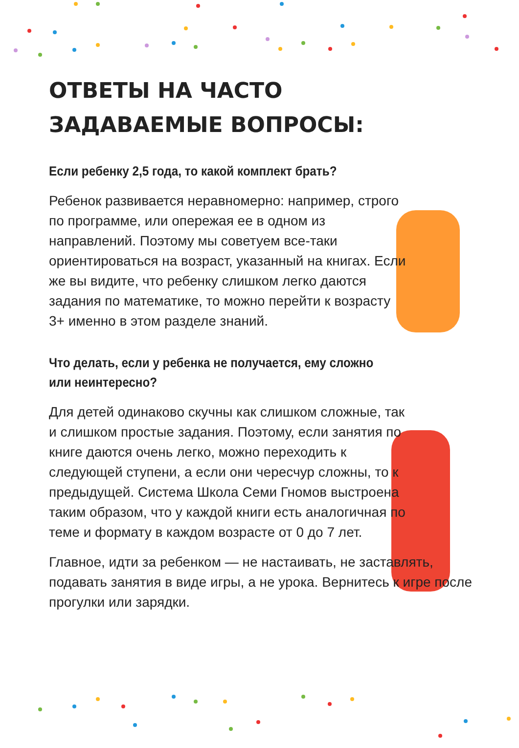ОТВЕТЫ НА ЧАСТО
ЗАДАВАЕМЫЕ ВОПРОСЫ:
Если ребенку 2,5 года, то какой комплект брать?
Ребенок развивается неравномерно: например, строго по программе, или опережая ее в одном из направлений. Поэтому мы советуем все-таки ориентироваться на возраст, указанный на книгах. Если же вы видите, что ребенку слишком легко даются задания по математике, то можно перейти к возрасту 3+ именно в этом разделе знаний.
Что делать, если у ребенка не получается, ему сложно
или неинтересно?
Для детей одинаково скучны как слишком сложные, так и слишком простые задания. Поэтому, если занятия по книге даются очень легко, можно переходить к следующей ступени, а если они чересчур сложны, то к предыдущей. Система Школа Семи Гномов выстроена таким образом, что у каждой книги есть аналогичная по теме и формату в каждом возрасте от 0 до 7 лет.
Главное, идти за ребенком — не настаивать, не заставлять, подавать занятия в виде игры, а не урока. Вернитесь к игре после прогулки или зарядки.